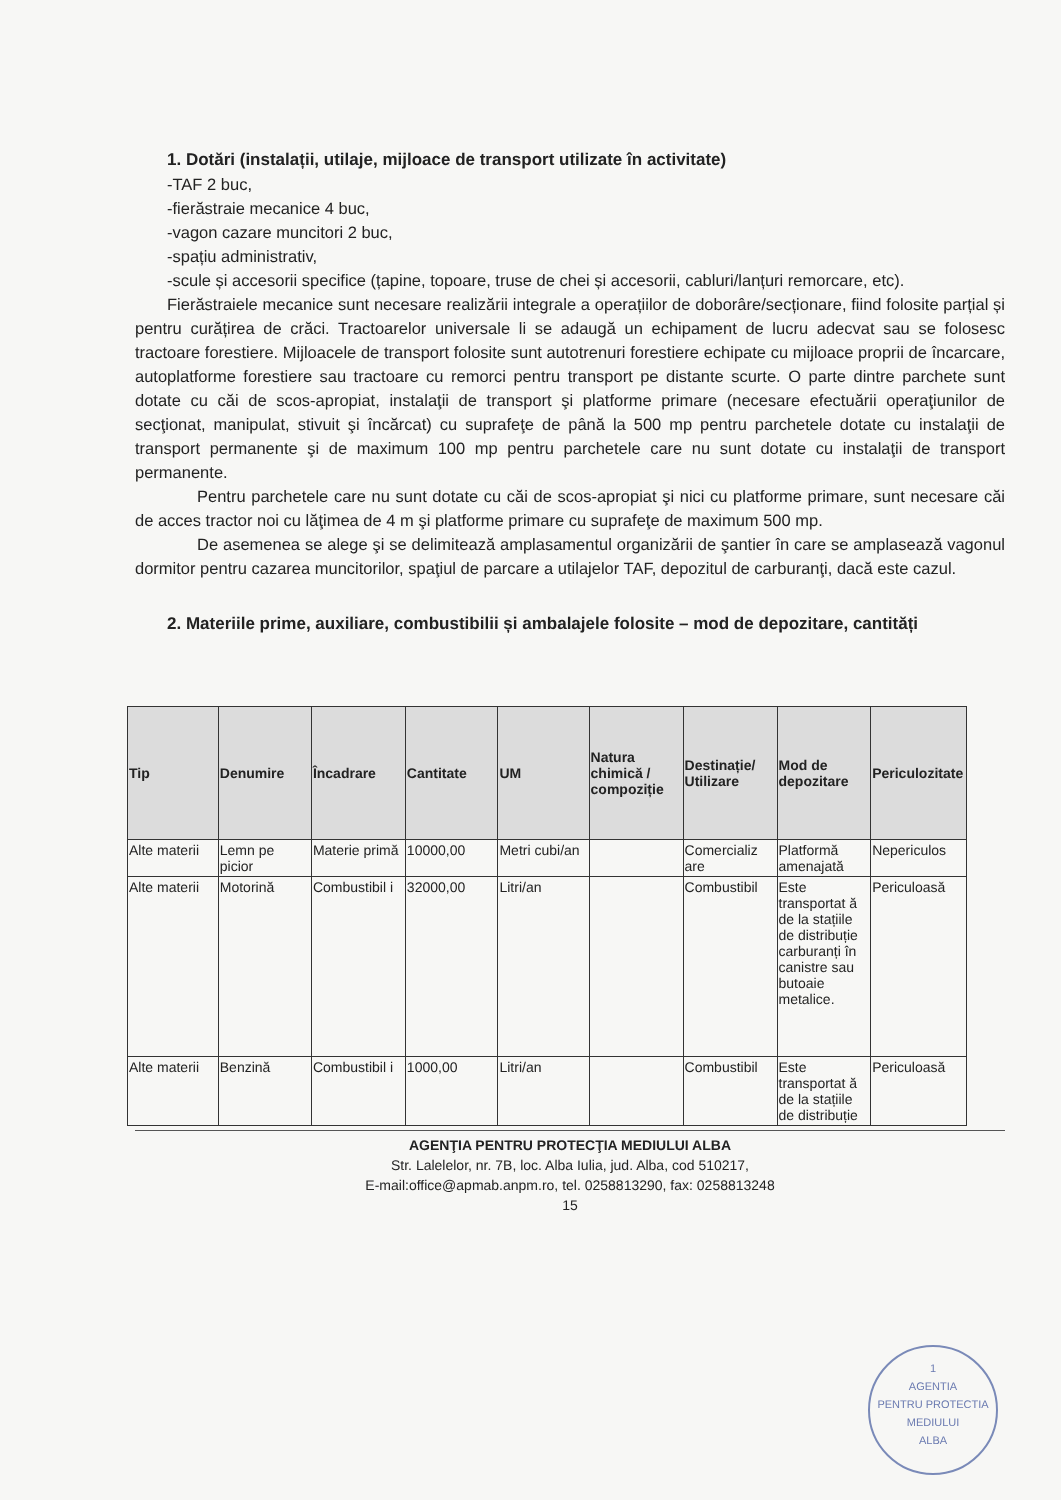1. Dotări (instalații, utilaje, mijloace de transport utilizate în activitate)
-TAF 2 buc,
-fierăstraie mecanice 4 buc,
-vagon cazare muncitori 2 buc,
-spațiu administrativ,
-scule și accesorii specifice (țapine, topoare, truse de chei și accesorii, cabluri/lanțuri remorcare, etc).
Fierăstraiele mecanice sunt necesare realizării integrale a operațiilor de doborâre/secționare, fiind folosite parțial și pentru curățirea de crăci. Tractoarelor universale li se adaugă un echipament de lucru adecvat sau se folosesc tractoare forestiere. Mijloacele de transport folosite sunt autotrenuri forestiere echipate cu mijloace proprii de încarcare, autoplatforme forestiere sau tractoare cu remorci pentru transport pe distante scurte. O parte dintre parchete sunt dotate cu căi de scos-apropiat, instalaţii de transport şi platforme primare (necesare efectuării operaţiunilor de secţionat, manipulat, stivuit şi încărcat) cu suprafeţe de până la 500 mp pentru parchetele dotate cu instalaţii de transport permanente şi de maximum 100 mp pentru parchetele care nu sunt dotate cu instalaţii de transport permanente.
Pentru parchetele care nu sunt dotate cu căi de scos-apropiat şi nici cu platforme primare, sunt necesare căi de acces tractor noi cu lăţimea de 4 m şi platforme primare cu suprafeţe de maximum 500 mp.
De asemenea se alege şi se delimitează amplasamentul organizării de şantier în care se amplasează vagonul dormitor pentru cazarea muncitorilor, spaţiul de parcare a utilajelor TAF, depozitul de carburanţi, dacă este cazul.
2. Materiile prime, auxiliare, combustibilii și ambalajele folosite – mod de depozitare, cantități
| Tip | Denumire | Încadrare | Cantitate | UM | Natura chimică / compoziție | Destinație/ Utilizare | Mod de depozitare | Periculozitate |
| --- | --- | --- | --- | --- | --- | --- | --- | --- |
| Alte materii | Lemn pe picior | Materie primă | 10000,00 | Metri cubi/an | | Comercializ are | Platformă amenajată | Nepericulos |
| Alte materii | Motorină | Combustibil i | 32000,00 | Litri/an | | Combustibil | Este transportat ă de la stațiile de distribuție carburanți în canistre sau butoaie metalice. | Periculoasă |
| Alte materii | Benzină | Combustibil i | 1000,00 | Litri/an | | Combustibil | Este transportat ă de la stațiile de distribuție | Periculoasă |
AGENŢIA PENTRU PROTECŢIA MEDIULUI ALBA
Str. Lalelelor, nr. 7B, loc. Alba Iulia, jud. Alba, cod 510217,
E-mail:office@apmab.anpm.ro, tel. 0258813290, fax: 0258813248
15
1
AGENTIA
PENTRU PROTECTIA
MEDIULUI
ALBA